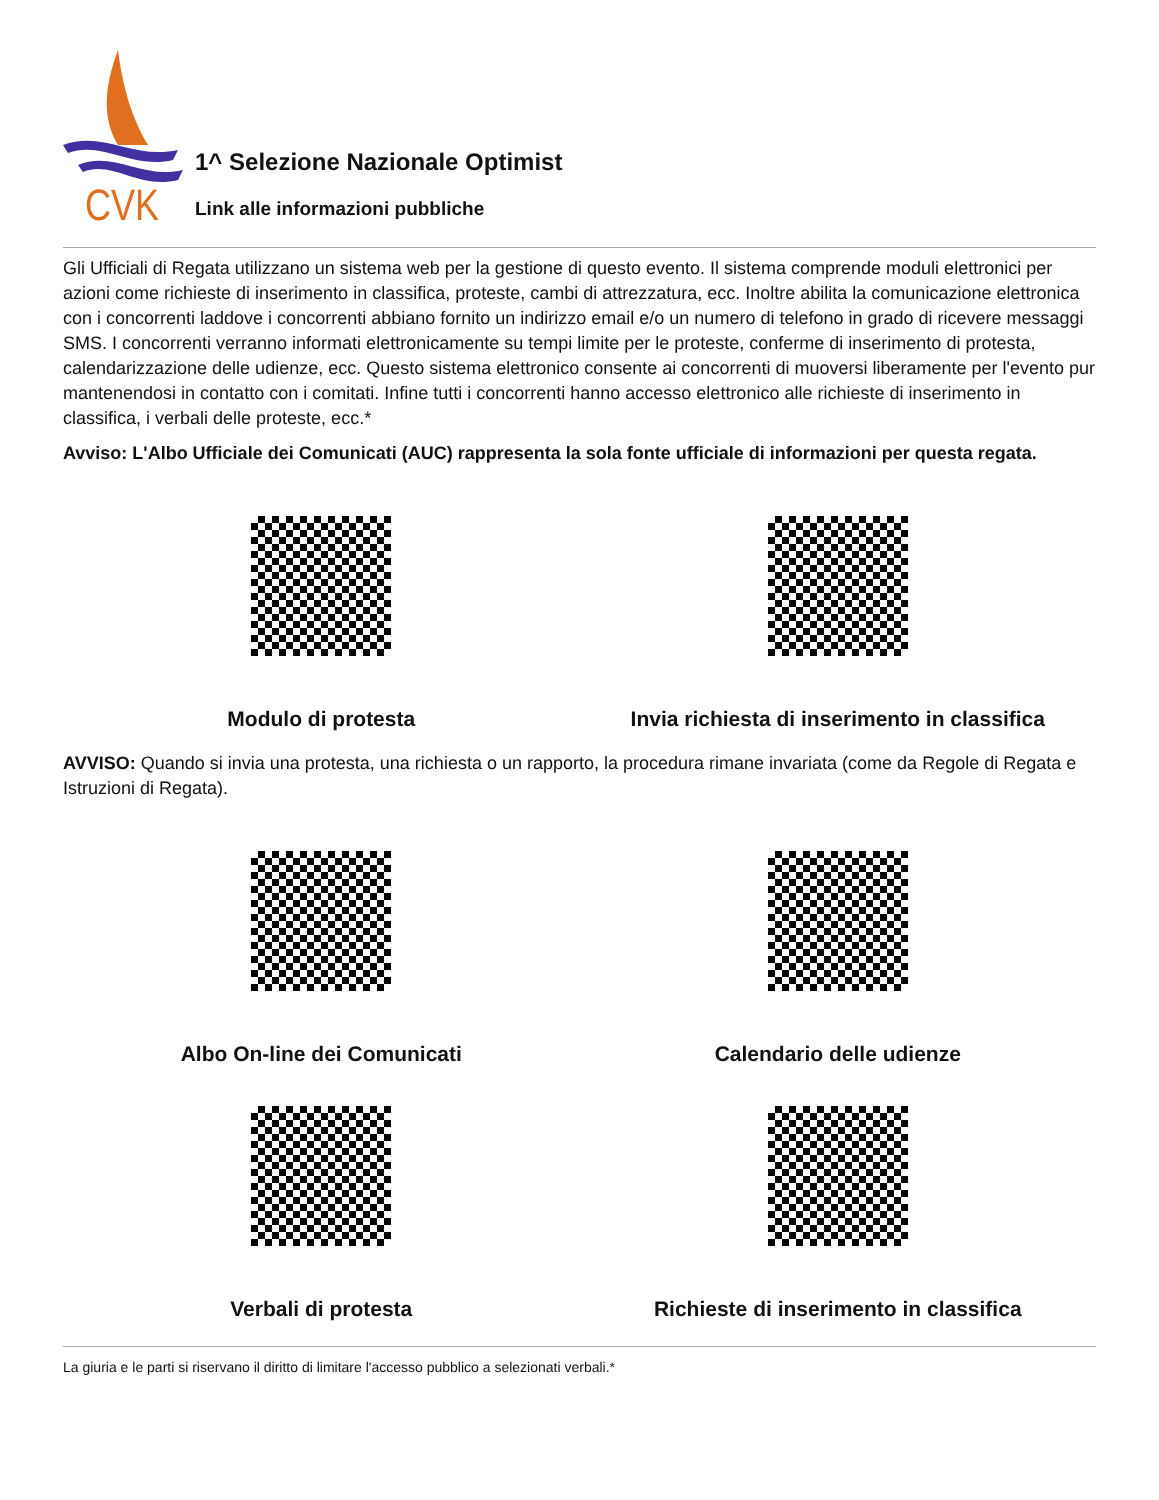CVK
1^ Selezione Nazionale Optimist
Link alle informazioni pubbliche
Gli Ufficiali di Regata utilizzano un sistema web per la gestione di questo evento. Il sistema comprende moduli elettronici per azioni come richieste di inserimento in classifica, proteste, cambi di attrezzatura, ecc. Inoltre abilita la comunicazione elettronica con i concorrenti laddove i concorrenti abbiano fornito un indirizzo email e/o un numero di telefono in grado di ricevere messaggi SMS. I concorrenti verranno informati elettronicamente su tempi limite per le proteste, conferme di inserimento di protesta, calendarizzazione delle udienze, ecc. Questo sistema elettronico consente ai concorrenti di muoversi liberamente per l'evento pur mantenendosi in contatto con i comitati. Infine tutti i concorrenti hanno accesso elettronico alle richieste di inserimento in classifica, i verbali delle proteste, ecc.*
Avviso: L'Albo Ufficiale dei Comunicati (AUC) rappresenta la sola fonte ufficiale di informazioni per questa regata.
Modulo di protesta
Invia richiesta di inserimento in classifica
AVVISO: Quando si invia una protesta, una richiesta o un rapporto, la procedura rimane invariata (come da Regole di Regata e Istruzioni di Regata).
Albo On-line dei Comunicati
Calendario delle udienze
Verbali di protesta
Richieste di inserimento in classifica
La giuria e le parti si riservano il diritto di limitare l'accesso pubblico a selezionati verbali.*